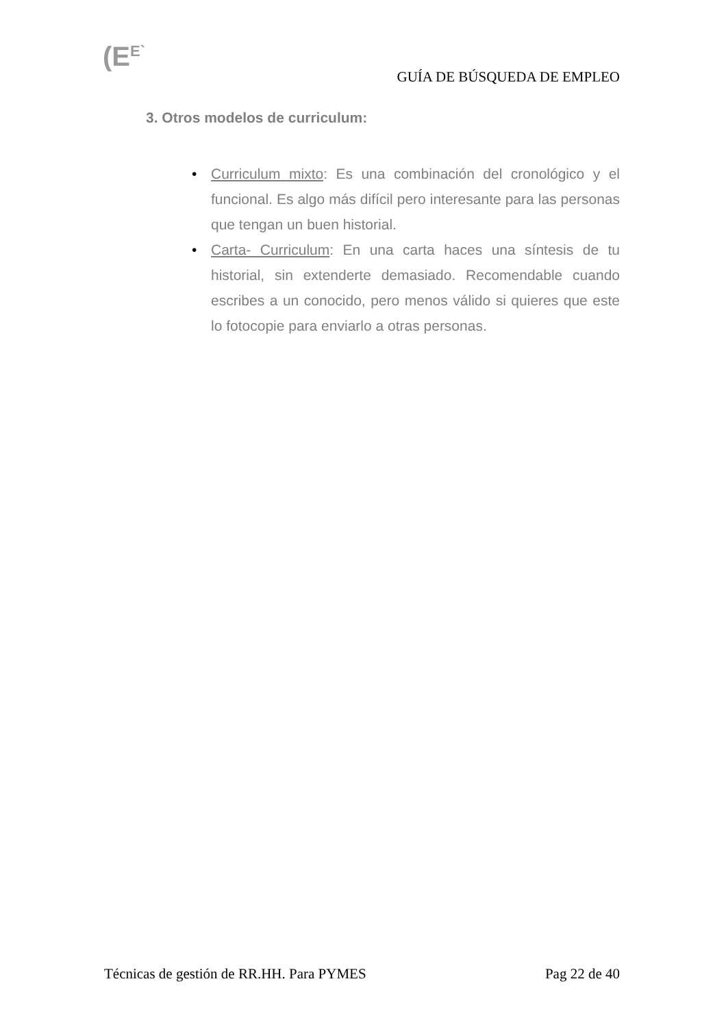(E<sup>E`</sup>
GUÍA DE BÚSQUEDA DE EMPLEO
3. Otros modelos de curriculum:
• Curriculum mixto: Es una combinación del cronológico y el funcional. Es algo más difícil pero interesante para las personas que tengan un buen historial.
• Carta- Curriculum: En una carta haces una síntesis de tu historial, sin extenderte demasiado. Recomendable cuando escribes a un conocido, pero menos válido si quieres que este lo fotocopie para enviarlo a otras personas.
Técnicas de gestión de RR.HH. Para PYMES Pag 22 de 40